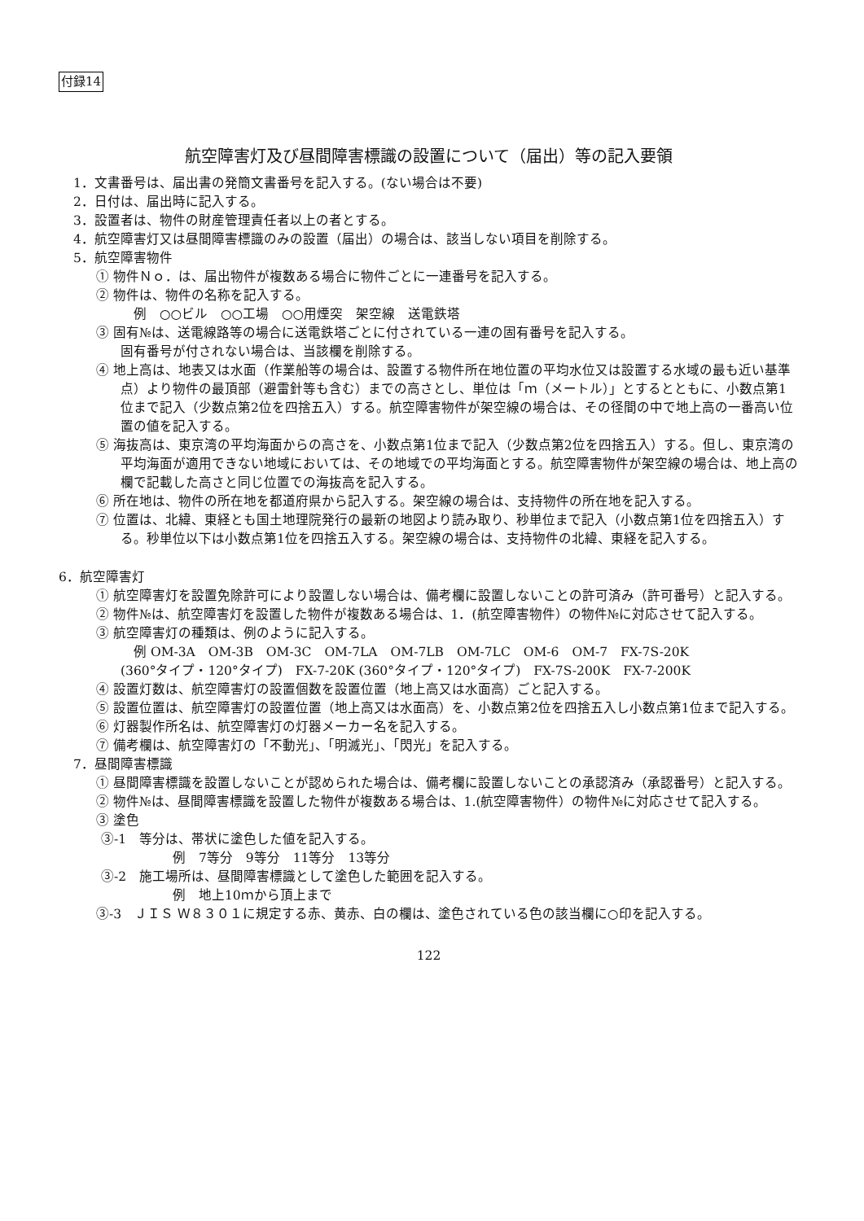付録14
航空障害灯及び昼間障害標識の設置について（届出）等の記入要領
1．文書番号は、届出書の発簡文書番号を記入する。(ない場合は不要)
2．日付は、届出時に記入する。
3．設置者は、物件の財産管理責任者以上の者とする。
4．航空障害灯又は昼間障害標識のみの設置（届出）の場合は、該当しない項目を削除する。
5．航空障害物件
① 物件Ｎｏ．は、届出物件が複数ある場合に物件ごとに一連番号を記入する。
② 物件は、物件の名称を記入する。
例　○○ビル　○○工場　○○用煙突　架空線　送電鉄塔
③ 固有№は、送電線路等の場合に送電鉄塔ごとに付されている一連の固有番号を記入する。
固有番号が付されない場合は、当該欄を削除する。
④ 地上高は、地表又は水面（作業船等の場合は、設置する物件所在地位置の平均水位又は設置する水域の最も近い基準点）より物件の最頂部（避雷針等も含む）までの高さとし、単位は「ｍ（メートル）」とするとともに、小数点第1位まで記入（少数点第2位を四捨五入）する。航空障害物件が架空線の場合は、その径間の中で地上高の一番高い位置の値を記入する。
⑤ 海抜高は、東京湾の平均海面からの高さを、小数点第1位まで記入（少数点第2位を四捨五入）する。但し、東京湾の平均海面が適用できない地域においては、その地域での平均海面とする。航空障害物件が架空線の場合は、地上高の欄で記載した高さと同じ位置での海抜高を記入する。
⑥ 所在地は、物件の所在地を都道府県から記入する。架空線の場合は、支持物件の所在地を記入する。
⑦ 位置は、北緯、東経とも国土地理院発行の最新の地図より読み取り、秒単位まで記入（小数点第1位を四捨五入）する。秒単位以下は小数点第1位を四捨五入する。架空線の場合は、支持物件の北緯、東経を記入する。
6．航空障害灯
① 航空障害灯を設置免除許可により設置しない場合は、備考欄に設置しないことの許可済み（許可番号）と記入する。
② 物件№は、航空障害灯を設置した物件が複数ある場合は、1．(航空障害物件）の物件№に対応させて記入する。
③ 航空障害灯の種類は、例のように記入する。
例 OM-3A　OM-3B　OM-3C　OM-7LA　OM-7LB　OM-7LC　OM-6　OM-7　FX-7S-20K
(360°タイプ・120°タイプ)　FX-7-20K (360°タイプ・120°タイプ)　FX-7S-200K　FX-7-200K
④ 設置灯数は、航空障害灯の設置個数を設置位置（地上高又は水面高）ごと記入する。
⑤ 設置位置は、航空障害灯の設置位置（地上高又は水面高）を、小数点第2位を四捨五入し小数点第1位まで記入する。
⑥ 灯器製作所名は、航空障害灯の灯器メーカー名を記入する。
⑦ 備考欄は、航空障害灯の「不動光」、「明滅光」、「閃光」を記入する。
7．昼間障害標識
① 昼間障害標識を設置しないことが認められた場合は、備考欄に設置しないことの承認済み（承認番号）と記入する。
② 物件№は、昼間障害標識を設置した物件が複数ある場合は、1.(航空障害物件）の物件№に対応させて記入する。
③ 塗色
③-1　等分は、帯状に塗色した値を記入する。
例　7等分　9等分　11等分　13等分
③-2　施工場所は、昼間障害標識として塗色した範囲を記入する。
例　地上10ｍから頂上まで
③-3　ＪＩＳ Ｗ８３０１に規定する赤、黄赤、白の欄は、塗色されている色の該当欄に○印を記入する。
122